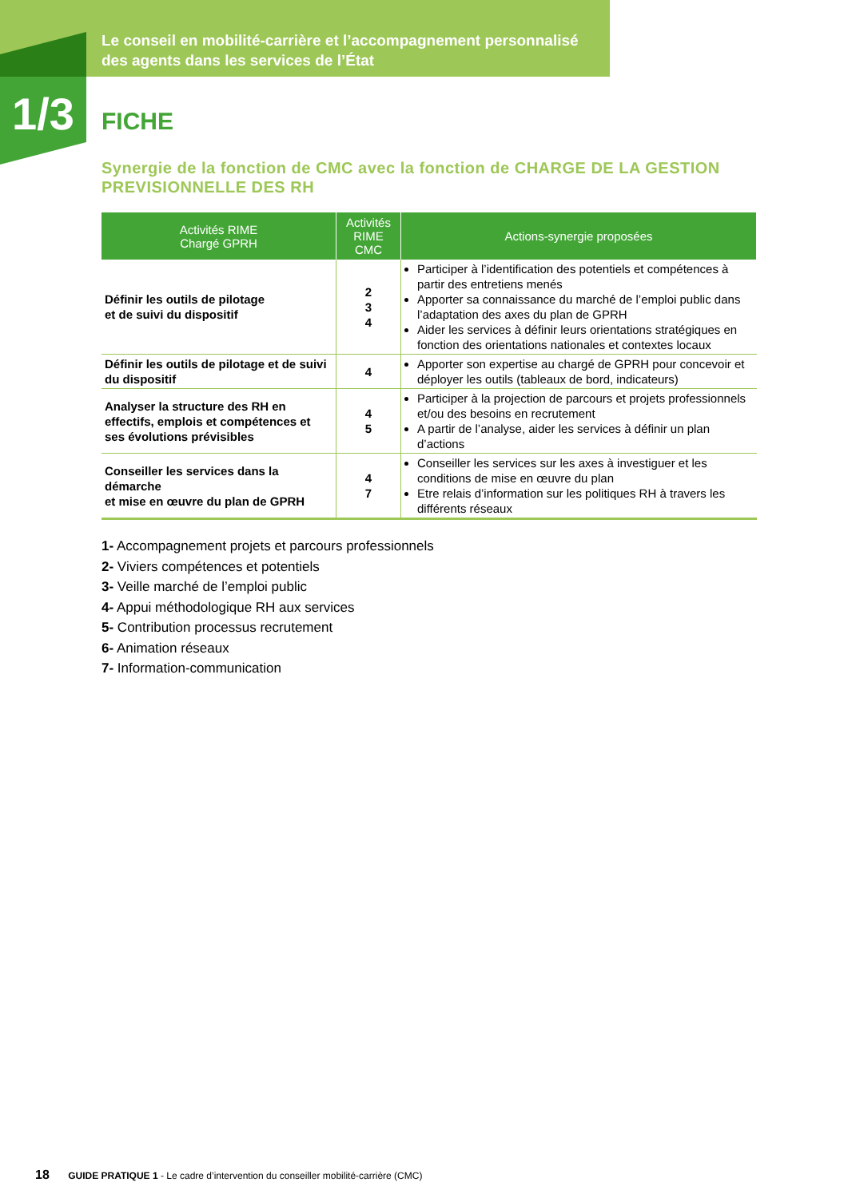1/3
Le conseil en mobilité-carrière et l’accompagnement personnalisé
des agents dans les services de l’État
FICHE
Synergie de la fonction de CMC avec la fonction de CHARGE DE LA GESTION PREVISIONNELLE DES RH
| Activités RIME Chargé GPRH | Activités RIME CMC | Actions-synergie proposées |
| --- | --- | --- |
| Définir les outils de pilotage et de suivi du dispositif | 2 3 4 | Participer à l’identification des potentiels et compétences à partir des entretiens menés Apporter sa connaissance du marché de l’emploi public dans l’adaptation des axes du plan de GPRH Aider les services à définir leurs orientations stratégiques en fonction des orientations nationales et contextes locaux |
| Définir les outils de pilotage et de suivi du dispositif | 4 | Apporter son expertise au chargé de GPRH pour concevoir et déployer les outils (tableaux de bord, indicateurs) |
| Analyser la structure des RH en effectifs, emplois et compétences et ses évolutions prévisibles | 4 5 | Participer à la projection de parcours et projets professionnels et/ou des besoins en recrutement A partir de l’analyse, aider les services à définir un plan d’actions |
| Conseiller les services dans la démarche et mise en œuvre du plan de GPRH | 4 7 | Conseiller les services sur les axes à investiguer et les conditions de mise en œuvre du plan Etre relais d’information sur les politiques RH à travers les différents réseaux |
1- Accompagnement projets et parcours professionnels
2- Viviers compétences et potentiels
3- Veille marché de l’emploi public
4- Appui méthodologique RH aux services
5- Contribution processus recrutement
6- Animation réseaux
7- Information-communication
18 GUIDE PRATIQUE 1 - Le cadre d’intervention du conseiller mobilité-carrière (CMC)